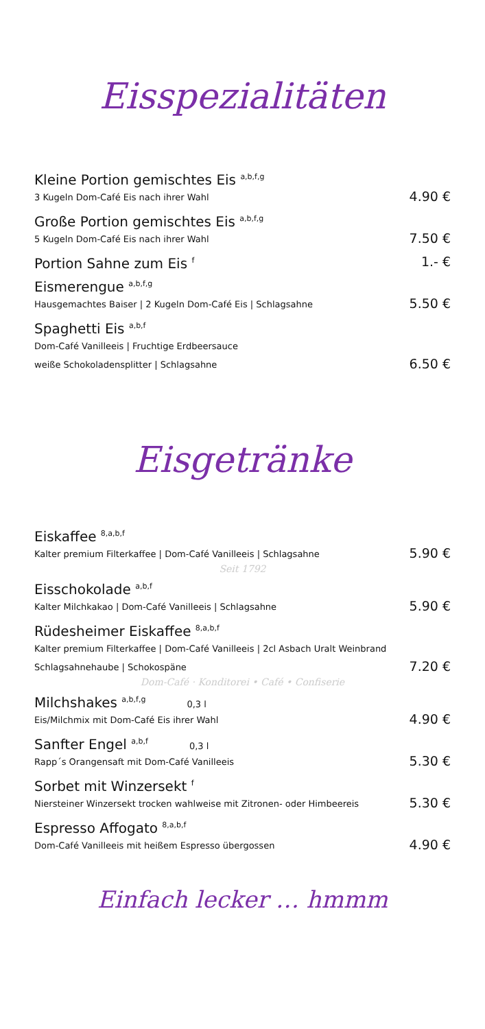Eisspezialitäten
Kleine Portion gemischtes Eis <sup>a,b,f,g</sup>
3 Kugeln Dom-Café Eis nach ihrer Wahl
4.90 €
Große Portion gemischtes Eis <sup>a,b,f,g</sup>
5 Kugeln Dom-Café Eis nach ihrer Wahl
7.50 €
Portion Sahne zum Eis <sup>f</sup>
1.- €
Eismerengue <sup>a,b,f,g</sup>
Hausgemachtes Baiser | 2 Kugeln Dom-Café Eis | Schlagsahne
5.50 €
Spaghetti Eis <sup>a,b,f</sup>
Dom-Café Vanilleeis | Fruchtige Erdbeersauce
weiße Schokoladensplitter | Schlagsahne
6.50 €
Eisgetränke
Eiskaffee <sup>8,a,b,f</sup>
Kalter premium Filterkaffee | Dom-Café Vanilleeis | Schlagsahne
5.90 €
Seit 1792
Eisschokolade <sup>a,b,f</sup>
Kalter Milchkakao | Dom-Café Vanilleeis | Schlagsahne
5.90 €
Rüdesheimer Eiskaffee <sup>8,a,b,f</sup>
Kalter premium Filterkaffee | Dom-Café Vanilleeis | 2cl Asbach Uralt Weinbrand
Schlagsahnehaube | Schokospäne
7.20 €
Dom-Café · Konditorei • Café • Confiserie
Milchshakes <sup>a,b,f,g</sup> 0,3 l
Eis/Milchmix mit Dom-Café Eis ihrer Wahl
4.90 €
Sanfter Engel <sup>a,b,f</sup> 0,3 l
Rapp´s Orangensaft mit Dom-Café Vanilleeis
5.30 €
Sorbet mit Winzersekt <sup>f</sup>
Niersteiner Winzersekt trocken wahlweise mit Zitronen- oder Himbeereis
5.30 €
Espresso Affogato <sup>8,a,b,f</sup>
Dom-Café Vanilleeis mit heißem Espresso übergossen
4.90 €
Einfach lecker … hmmm